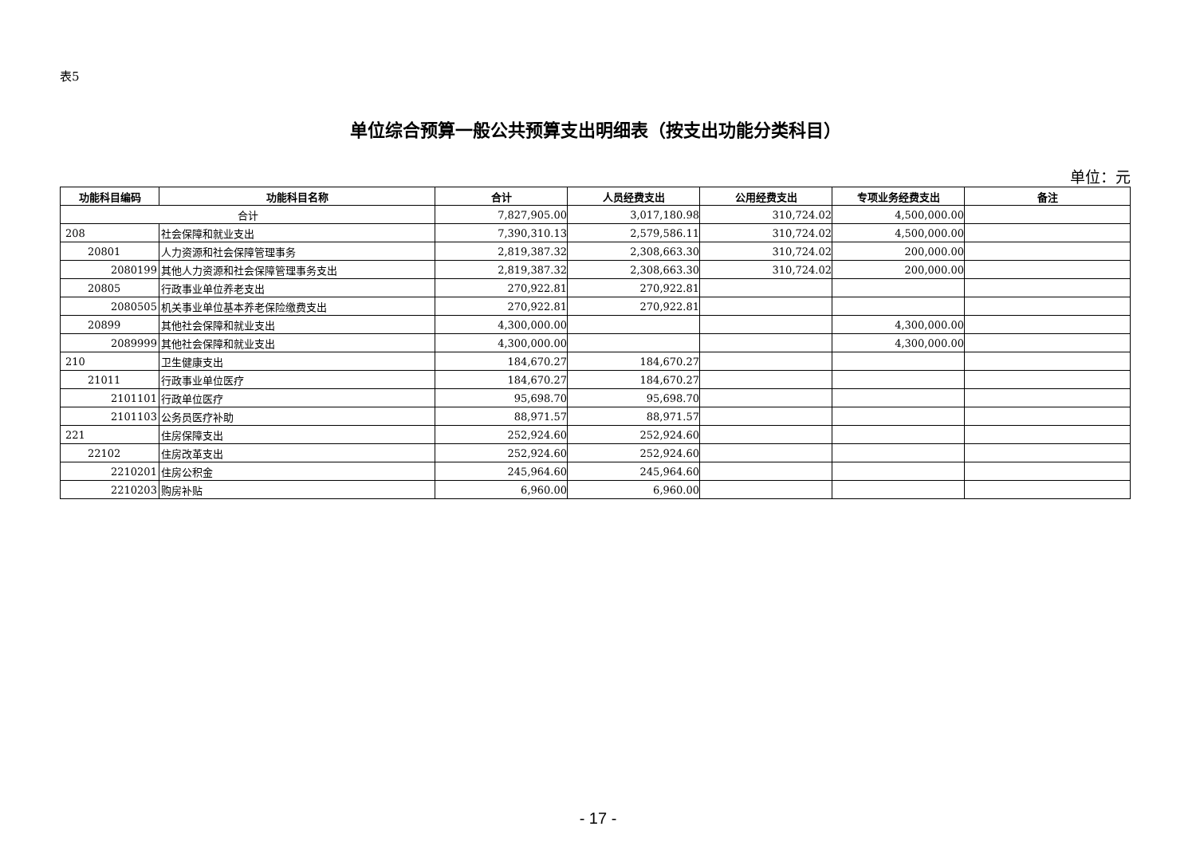表5
单位综合预算一般公共预算支出明细表（按支出功能分类科目）
单位：元
| 功能科目编码 | 功能科目名称 | 合计 | 人员经费支出 | 公用经费支出 | 专项业务经费支出 | 备注 |
| --- | --- | --- | --- | --- | --- | --- |
| 合计 | | 7,827,905.00 | 3,017,180.98 | 310,724.02 | 4,500,000.00 | |
| 208 | 社会保障和就业支出 | 7,390,310.13 | 2,579,586.11 | 310,724.02 | 4,500,000.00 | |
| 20801 | 人力资源和社会保障管理事务 | 2,819,387.32 | 2,308,663.30 | 310,724.02 | 200,000.00 | |
| 2080199 | 其他人力资源和社会保障管理事务支出 | 2,819,387.32 | 2,308,663.30 | 310,724.02 | 200,000.00 | |
| 20805 | 行政事业单位养老支出 | 270,922.81 | 270,922.81 | | | |
| 2080505 | 机关事业单位基本养老保险缴费支出 | 270,922.81 | 270,922.81 | | | |
| 20899 | 其他社会保障和就业支出 | 4,300,000.00 | | | 4,300,000.00 | |
| 2089999 | 其他社会保障和就业支出 | 4,300,000.00 | | | 4,300,000.00 | |
| 210 | 卫生健康支出 | 184,670.27 | 184,670.27 | | | |
| 21011 | 行政事业单位医疗 | 184,670.27 | 184,670.27 | | | |
| 2101101 | 行政单位医疗 | 95,698.70 | 95,698.70 | | | |
| 2101103 | 公务员医疗补助 | 88,971.57 | 88,971.57 | | | |
| 221 | 住房保障支出 | 252,924.60 | 252,924.60 | | | |
| 22102 | 住房改革支出 | 252,924.60 | 252,924.60 | | | |
| 2210201 | 住房公积金 | 245,964.60 | 245,964.60 | | | |
| 2210203 | 购房补贴 | 6,960.00 | 6,960.00 | | | |
- 17 -